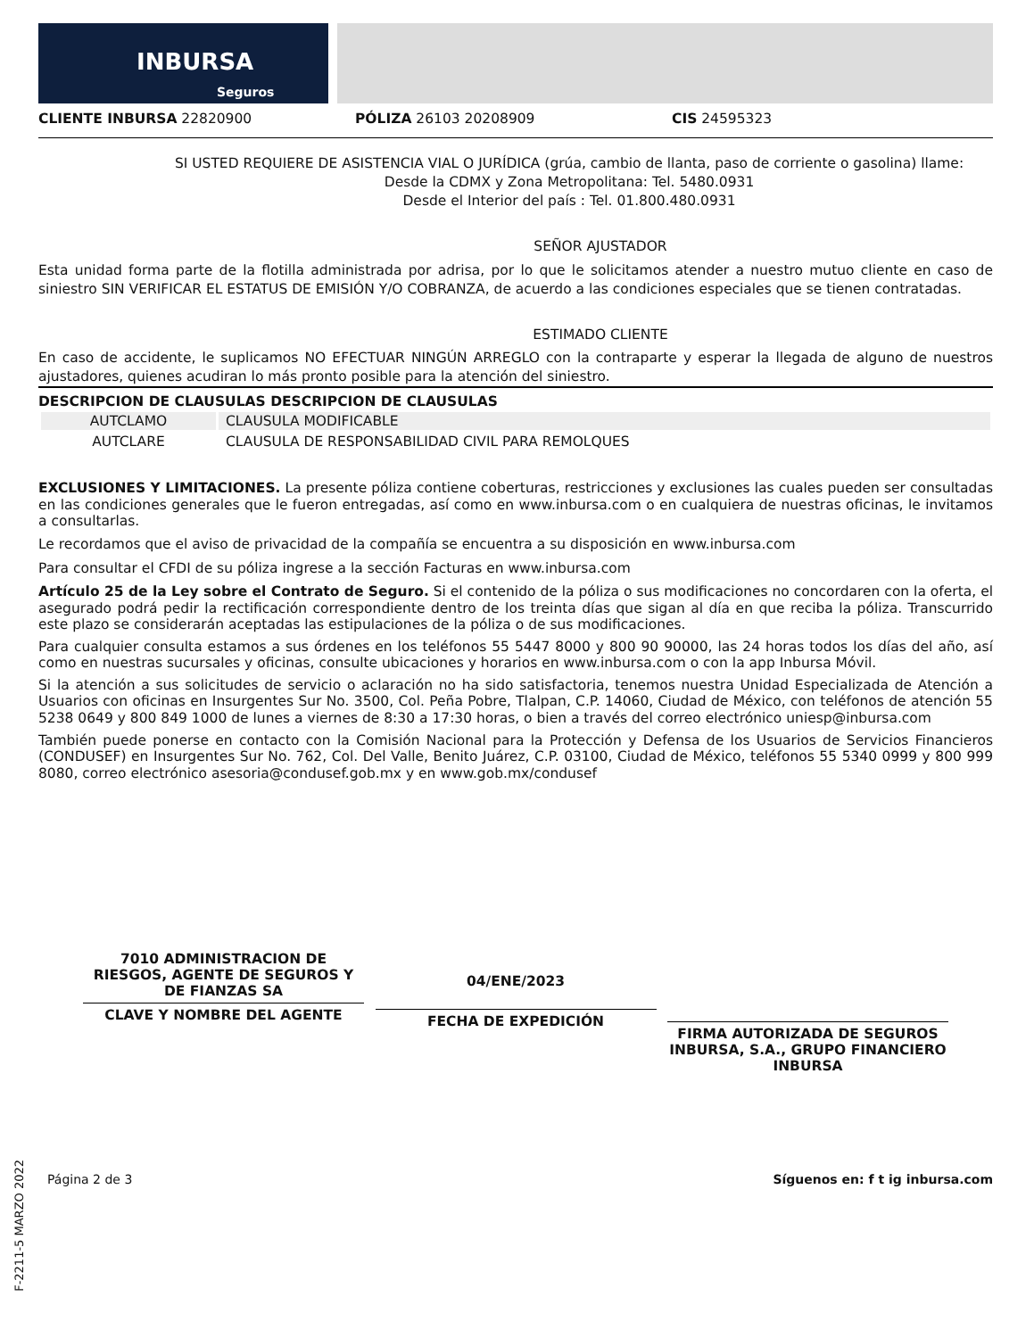INBURSA
Seguros
CLIENTE INBURSA 22820900 PÓLIZA 26103 20208909 CIS 24595323
SI USTED REQUIERE DE ASISTENCIA VIAL O JURÍDICA (grúa, cambio de llanta, paso de corriente o gasolina) llame:
Desde la CDMX y Zona Metropolitana: Tel. 5480.0931
Desde el Interior del país : Tel. 01.800.480.0931
SEÑOR AJUSTADOR
Esta unidad forma parte de la flotilla administrada por adrisa, por lo que le solicitamos atender a nuestro mutuo cliente en caso de siniestro SIN VERIFICAR EL ESTATUS DE EMISIÓN Y/O COBRANZA, de acuerdo a las condiciones especiales que se tienen contratadas.
ESTIMADO CLIENTE
En caso de accidente, le suplicamos NO EFECTUAR NINGÚN ARREGLO con la contraparte y esperar la llegada de alguno de nuestros ajustadores, quienes acudiran lo más pronto posible para la atención del siniestro.
DESCRIPCION DE CLAUSULAS DESCRIPCION DE CLAUSULAS
| AUTCLAMO | CLAUSULA MODIFICABLE |
| AUTCLARE | CLAUSULA DE RESPONSABILIDAD CIVIL PARA REMOLQUES |
EXCLUSIONES Y LIMITACIONES. La presente póliza contiene coberturas, restricciones y exclusiones las cuales pueden ser consultadas en las condiciones generales que le fueron entregadas, así como en www.inbursa.com o en cualquiera de nuestras oficinas, le invitamos a consultarlas.
Le recordamos que el aviso de privacidad de la compañía se encuentra a su disposición en www.inbursa.com
Para consultar el CFDI de su póliza ingrese a la sección Facturas en www.inbursa.com
Artículo 25 de la Ley sobre el Contrato de Seguro. Si el contenido de la póliza o sus modificaciones no concordaren con la oferta, el asegurado podrá pedir la rectificación correspondiente dentro de los treinta días que sigan al día en que reciba la póliza. Transcurrido este plazo se considerarán aceptadas las estipulaciones de la póliza o de sus modificaciones.
Para cualquier consulta estamos a sus órdenes en los teléfonos 55 5447 8000 y 800 90 90000, las 24 horas todos los días del año, así como en nuestras sucursales y oficinas, consulte ubicaciones y horarios en www.inbursa.com o con la app Inbursa Móvil.
Si la atención a sus solicitudes de servicio o aclaración no ha sido satisfactoria, tenemos nuestra Unidad Especializada de Atención a Usuarios con oficinas en Insurgentes Sur No. 3500, Col. Peña Pobre, Tlalpan, C.P. 14060, Ciudad de México, con teléfonos de atención 55 5238 0649 y 800 849 1000 de lunes a viernes de 8:30 a 17:30 horas, o bien a través del correo electrónico uniesp@inbursa.com
También puede ponerse en contacto con la Comisión Nacional para la Protección y Defensa de los Usuarios de Servicios Financieros (CONDUSEF) en Insurgentes Sur No. 762, Col. Del Valle, Benito Juárez, C.P. 03100, Ciudad de México, teléfonos 55 5340 0999 y 800 999 8080, correo electrónico asesoria@condusef.gob.mx y en www.gob.mx/condusef
7010 ADMINISTRACION DE RIESGOS, AGENTE DE SEGUROS Y DE FIANZAS SA
CLAVE Y NOMBRE DEL AGENTE
04/ENE/2023
FECHA DE EXPEDICIÓN
FIRMA AUTORIZADA DE SEGUROS INBURSA, S.A., GRUPO FINANCIERO INBURSA
Página 2 de 3 Síguenos en: f t ig inbursa.com
F-2211-5 MARZO 2022